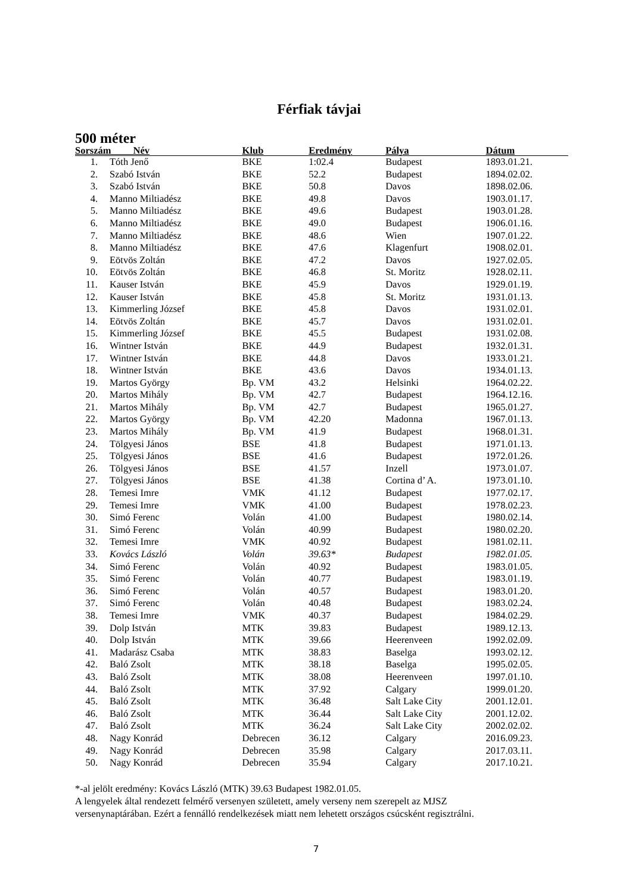Férfiak távjai
500 méter
| Sorszám Név | | Klub | Eredmény | Pálya | Dátum |
| --- | --- | --- | --- | --- | --- |
| 1. | Tóth Jenő | BKE | 1:02.4 | Budapest | 1893.01.21. |
| 2. | Szabó István | BKE | 52.2 | Budapest | 1894.02.02. |
| 3. | Szabó István | BKE | 50.8 | Davos | 1898.02.06. |
| 4. | Manno Miltiadész | BKE | 49.8 | Davos | 1903.01.17. |
| 5. | Manno Miltiadész | BKE | 49.6 | Budapest | 1903.01.28. |
| 6. | Manno Miltiadész | BKE | 49.0 | Budapest | 1906.01.16. |
| 7. | Manno Miltiadész | BKE | 48.6 | Wien | 1907.01.22. |
| 8. | Manno Miltiadész | BKE | 47.6 | Klagenfurt | 1908.02.01. |
| 9. | Eötvös Zoltán | BKE | 47.2 | Davos | 1927.02.05. |
| 10. | Eötvös Zoltán | BKE | 46.8 | St. Moritz | 1928.02.11. |
| 11. | Kauser István | BKE | 45.9 | Davos | 1929.01.19. |
| 12. | Kauser István | BKE | 45.8 | St. Moritz | 1931.01.13. |
| 13. | Kimmerling József | BKE | 45.8 | Davos | 1931.02.01. |
| 14. | Eötvös Zoltán | BKE | 45.7 | Davos | 1931.02.01. |
| 15. | Kimmerling József | BKE | 45.5 | Budapest | 1931.02.08. |
| 16. | Wintner István | BKE | 44.9 | Budapest | 1932.01.31. |
| 17. | Wintner István | BKE | 44.8 | Davos | 1933.01.21. |
| 18. | Wintner István | BKE | 43.6 | Davos | 1934.01.13. |
| 19. | Martos György | Bp. VM | 43.2 | Helsinki | 1964.02.22. |
| 20. | Martos Mihály | Bp. VM | 42.7 | Budapest | 1964.12.16. |
| 21. | Martos Mihály | Bp. VM | 42.7 | Budapest | 1965.01.27. |
| 22. | Martos György | Bp. VM | 42.20 | Madonna | 1967.01.13. |
| 23. | Martos Mihály | Bp. VM | 41.9 | Budapest | 1968.01.31. |
| 24. | Tölgyesi János | BSE | 41.8 | Budapest | 1971.01.13. |
| 25. | Tölgyesi János | BSE | 41.6 | Budapest | 1972.01.26. |
| 26. | Tölgyesi János | BSE | 41.57 | Inzell | 1973.01.07. |
| 27. | Tölgyesi János | BSE | 41.38 | Cortina d’ A. | 1973.01.10. |
| 28. | Temesi Imre | VMK | 41.12 | Budapest | 1977.02.17. |
| 29. | Temesi Imre | VMK | 41.00 | Budapest | 1978.02.23. |
| 30. | Simó Ferenc | Volán | 41.00 | Budapest | 1980.02.14. |
| 31. | Simó Ferenc | Volán | 40.99 | Budapest | 1980.02.20. |
| 32. | Temesi Imre | VMK | 40.92 | Budapest | 1981.02.11. |
| 33. | Kovács László | Volán | 39.63* | Budapest | 1982.01.05. |
| 34. | Simó Ferenc | Volán | 40.92 | Budapest | 1983.01.05. |
| 35. | Simó Ferenc | Volán | 40.77 | Budapest | 1983.01.19. |
| 36. | Simó Ferenc | Volán | 40.57 | Budapest | 1983.01.20. |
| 37. | Simó Ferenc | Volán | 40.48 | Budapest | 1983.02.24. |
| 38. | Temesi Imre | VMK | 40.37 | Budapest | 1984.02.29. |
| 39. | Dolp István | MTK | 39.83 | Budapest | 1989.12.13. |
| 40. | Dolp István | MTK | 39.66 | Heerenveen | 1992.02.09. |
| 41. | Madarász Csaba | MTK | 38.83 | Baselga | 1993.02.12. |
| 42. | Baló Zsolt | MTK | 38.18 | Baselga | 1995.02.05. |
| 43. | Baló Zsolt | MTK | 38.08 | Heerenveen | 1997.01.10. |
| 44. | Baló Zsolt | MTK | 37.92 | Calgary | 1999.01.20. |
| 45. | Baló Zsolt | MTK | 36.48 | Salt Lake City | 2001.12.01. |
| 46. | Baló Zsolt | MTK | 36.44 | Salt Lake City | 2001.12.02. |
| 47. | Baló Zsolt | MTK | 36.24 | Salt Lake City | 2002.02.02. |
| 48. | Nagy Konrád | Debrecen | 36.12 | Calgary | 2016.09.23. |
| 49. | Nagy Konrád | Debrecen | 35.98 | Calgary | 2017.03.11. |
| 50. | Nagy Konrád | Debrecen | 35.94 | Calgary | 2017.10.21. |
*-al jelölt eredmény: Kovács László (MTK) 39.63 Budapest 1982.01.05.
A lengyelek által rendezett felmérő versenyen született, amely verseny nem szerepelt az MJSZ
versenynaptárában. Ezért a fennálló rendelkezések miatt nem lehetett országos csúcsként regisztrálni.
7